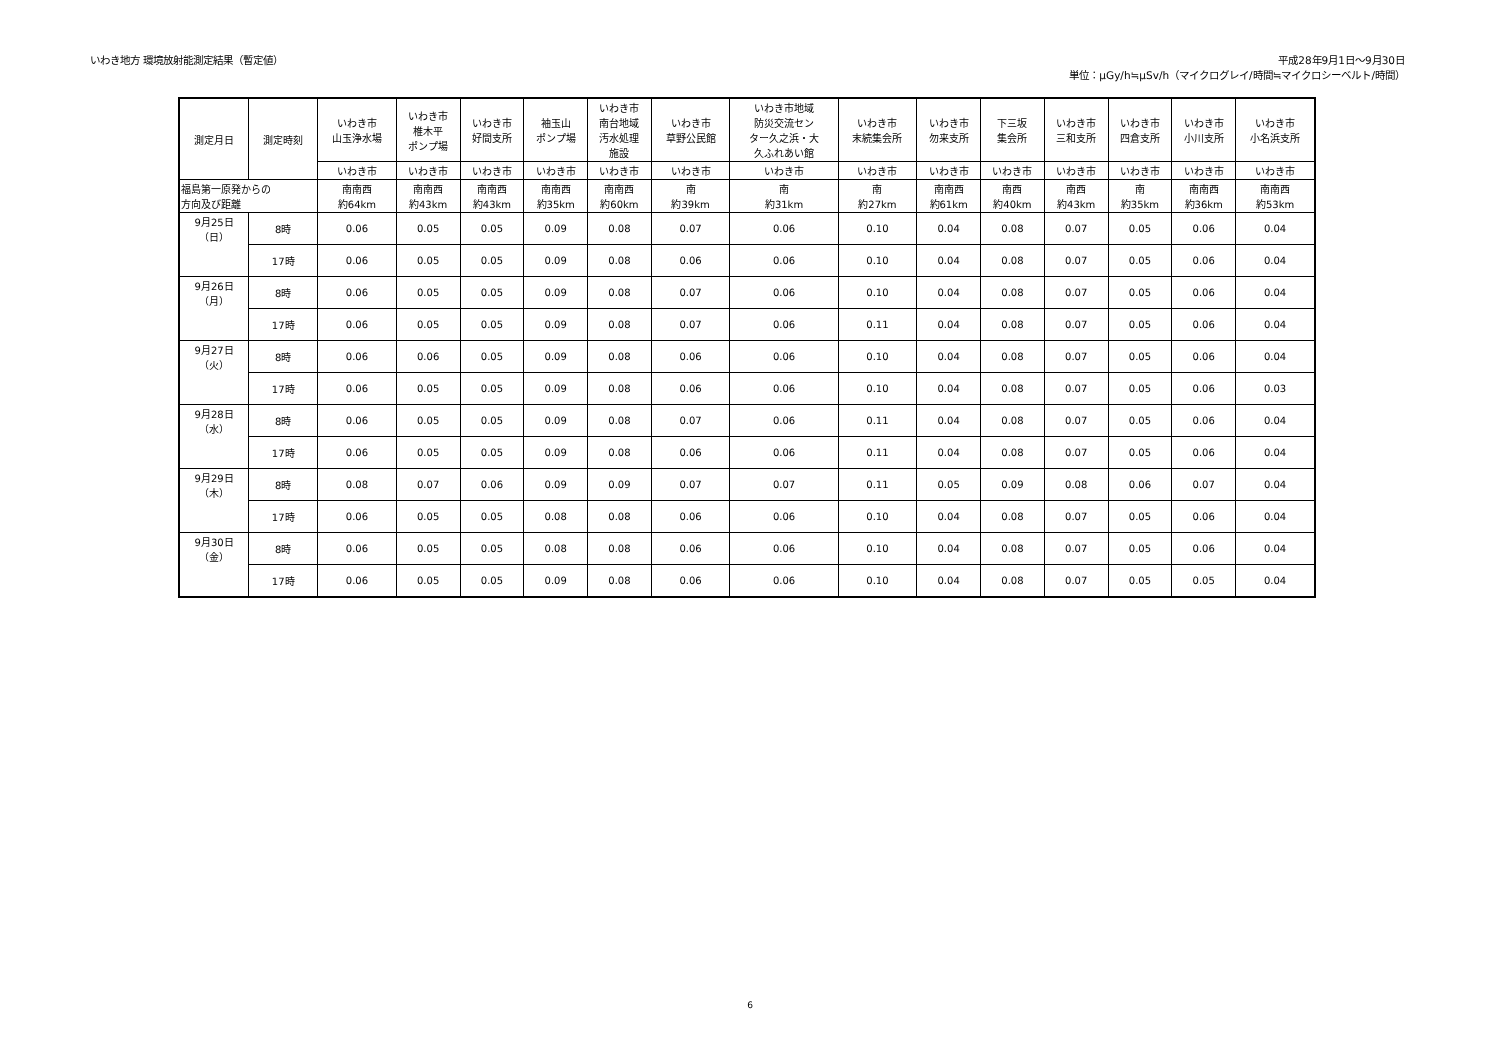いわき地方 環境放射能測定結果（暫定値）
平成28年9月1日～9月30日
単位：μGy/h≒μSv/h（マイクログレイ/時間≒マイクロシーベルト/時間）
| 測定月日 | 測定時刻 | いわき市 山玉浄水場 | いわき市 椎木平 ポンプ場 | いわき市 好間支所 | 袖玉山 ポンプ場 | いわき市 南台地域 汚水処理 施設 | いわき市 草野公民館 | いわき市地域 防災交流セン ター久之浜・大 久ふれあい館 | いわき市 末続集会所 | いわき市 勿来支所 | 下三坂 集会所 | いわき市 三和支所 | いわき市 四倉支所 | いわき市 小川支所 | いわき市 小名浜支所 |
| --- | --- | --- | --- | --- | --- | --- | --- | --- | --- | --- | --- | --- | --- | --- | --- |
| | | いわき市 | いわき市 | いわき市 | いわき市 | いわき市 | いわき市 | いわき市 | いわき市 | いわき市 | いわき市 | いわき市 | いわき市 | いわき市 | いわき市 |
| 福島第一原発からの 方向及び距離 | | 南南西 約64km | 南南西 約43km | 南南西 約43km | 南南西 約35km | 南南西 約60km | 南 約39km | 南 約31km | 南 約27km | 南南西 約61km | 南西 約40km | 南西 約43km | 南 約35km | 南南西 約36km | 南南西 約53km |
| 9月25日 （日） | 8時 | 0.06 | 0.05 | 0.05 | 0.09 | 0.08 | 0.07 | 0.06 | 0.10 | 0.04 | 0.08 | 0.07 | 0.05 | 0.06 | 0.04 |
| | 17時 | 0.06 | 0.05 | 0.05 | 0.09 | 0.08 | 0.06 | 0.06 | 0.10 | 0.04 | 0.08 | 0.07 | 0.05 | 0.06 | 0.04 |
| 9月26日 （月） | 8時 | 0.06 | 0.05 | 0.05 | 0.09 | 0.08 | 0.07 | 0.06 | 0.10 | 0.04 | 0.08 | 0.07 | 0.05 | 0.06 | 0.04 |
| | 17時 | 0.06 | 0.05 | 0.05 | 0.09 | 0.08 | 0.07 | 0.06 | 0.11 | 0.04 | 0.08 | 0.07 | 0.05 | 0.06 | 0.04 |
| 9月27日 （火） | 8時 | 0.06 | 0.06 | 0.05 | 0.09 | 0.08 | 0.06 | 0.06 | 0.10 | 0.04 | 0.08 | 0.07 | 0.05 | 0.06 | 0.04 |
| | 17時 | 0.06 | 0.05 | 0.05 | 0.09 | 0.08 | 0.06 | 0.06 | 0.10 | 0.04 | 0.08 | 0.07 | 0.05 | 0.06 | 0.03 |
| 9月28日 （水） | 8時 | 0.06 | 0.05 | 0.05 | 0.09 | 0.08 | 0.07 | 0.06 | 0.11 | 0.04 | 0.08 | 0.07 | 0.05 | 0.06 | 0.04 |
| | 17時 | 0.06 | 0.05 | 0.05 | 0.09 | 0.08 | 0.06 | 0.06 | 0.11 | 0.04 | 0.08 | 0.07 | 0.05 | 0.06 | 0.04 |
| 9月29日 （木） | 8時 | 0.08 | 0.07 | 0.06 | 0.09 | 0.09 | 0.07 | 0.07 | 0.11 | 0.05 | 0.09 | 0.08 | 0.06 | 0.07 | 0.04 |
| | 17時 | 0.06 | 0.05 | 0.05 | 0.08 | 0.08 | 0.06 | 0.06 | 0.10 | 0.04 | 0.08 | 0.07 | 0.05 | 0.06 | 0.04 |
| 9月30日 （金） | 8時 | 0.06 | 0.05 | 0.05 | 0.08 | 0.08 | 0.06 | 0.06 | 0.10 | 0.04 | 0.08 | 0.07 | 0.05 | 0.06 | 0.04 |
| | 17時 | 0.06 | 0.05 | 0.05 | 0.09 | 0.08 | 0.06 | 0.06 | 0.10 | 0.04 | 0.08 | 0.07 | 0.05 | 0.05 | 0.04 |
6